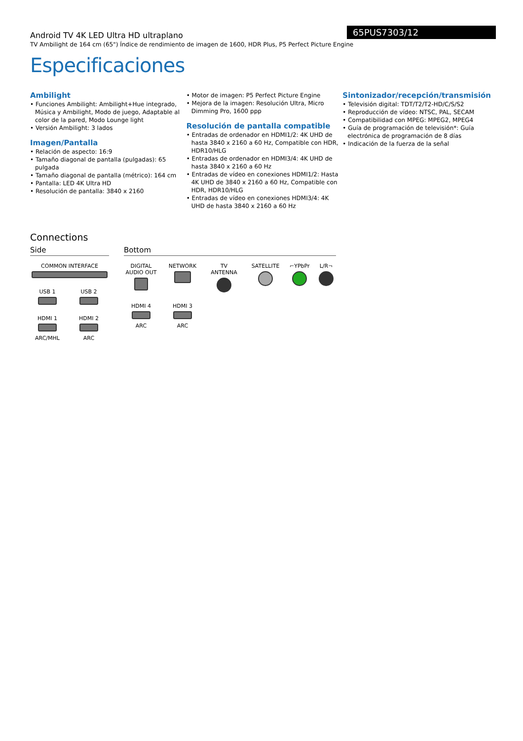65PUS7303/12
Android TV 4K LED Ultra HD ultraplano
TV Ambilight de 164 cm (65") Índice de rendimiento de imagen de 1600, HDR Plus, P5 Perfect Picture Engine
Especificaciones
Ambilight
• Funciones Ambilight: Ambilight+Hue integrado, Música y Ambilight, Modo de juego, Adaptable al color de la pared, Modo Lounge light
• Versión Ambilight: 3 lados
Imagen/Pantalla
• Relación de aspecto: 16:9
• Tamaño diagonal de pantalla (pulgadas): 65 pulgada
• Tamaño diagonal de pantalla (métrico): 164 cm
• Pantalla: LED 4K Ultra HD
• Resolución de pantalla: 3840 x 2160
• Motor de imagen: P5 Perfect Picture Engine
• Mejora de la imagen: Resolución Ultra, Micro Dimming Pro, 1600 ppp
Resolución de pantalla compatible
• Entradas de ordenador en HDMI1/2: 4K UHD de hasta 3840 x 2160 a 60 Hz, Compatible con HDR, HDR10/HLG
• Entradas de ordenador en HDMI3/4: 4K UHD de hasta 3840 x 2160 a 60 Hz
• Entradas de vídeo en conexiones HDMI1/2: Hasta 4K UHD de 3840 x 2160 a 60 Hz, Compatible con HDR, HDR10/HLG
• Entradas de vídeo en conexiones HDMI3/4: 4K UHD de hasta 3840 x 2160 a 60 Hz
Sintonizador/recepción/transmisión
• Televisión digital: TDT/T2/T2-HD/C/S/S2
• Reproducción de vídeo: NTSC, PAL, SECAM
• Compatibilidad con MPEG: MPEG2, MPEG4
• Guía de programación de televisión*: Guía electrónica de programación de 8 días
• Indicación de la fuerza de la señal
Connections
Side
COMMON INTERFACE
USB 1
USB 2
HDMI 1
ARC/MHL
HDMI 2
ARC
Bottom
DIGITAL AUDIO OUT
NETWORK
TV ANTENNA
SATELLITE
⌐YPbPr
L/R¬
HDMI 4
ARC
HDMI 3
ARC